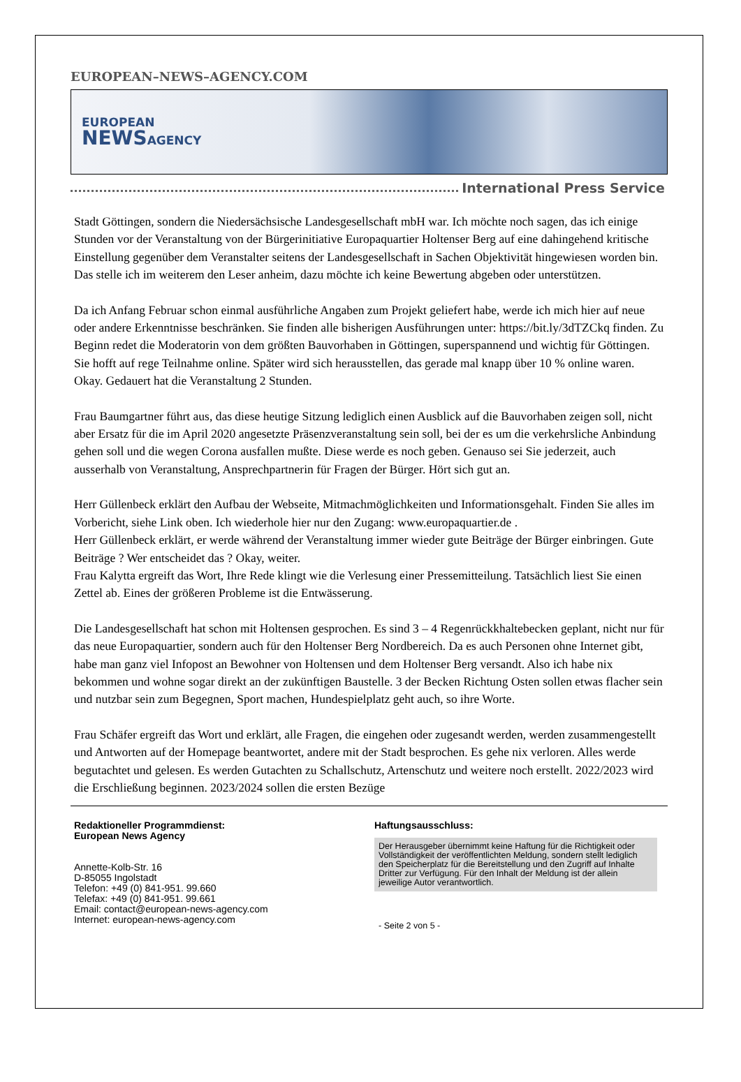EUROPEAN–NEWS–AGENCY.COM
EUROPEAN
NEWS AGENCY
International Press Service
Stadt Göttingen, sondern die Niedersächsische Landesgesellschaft mbH war. Ich möchte noch sagen, das ich einige Stunden vor der Veranstaltung von der Bürgerinitiative Europaquartier Holtenser Berg auf eine dahingehend kritische Einstellung gegenüber dem Veranstalter seitens der Landesgesellschaft in Sachen Objektivität hingewiesen worden bin. Das stelle ich im weiterem den Leser anheim, dazu möchte ich keine Bewertung abgeben oder unterstützen.
Da ich Anfang Februar schon einmal ausführliche Angaben zum Projekt geliefert habe, werde ich mich hier auf neue oder andere Erkenntnisse beschränken. Sie finden alle bisherigen Ausführungen unter: https://bit.ly/3dTZCkq finden. Zu Beginn redet die Moderatorin von dem größten Bauvorhaben in Göttingen, superspannend und wichtig für Göttingen. Sie hofft auf rege Teilnahme online. Später wird sich herausstellen, das gerade mal knapp über 10 % online waren. Okay. Gedauert hat die Veranstaltung 2 Stunden.
Frau Baumgartner führt aus, das diese heutige Sitzung lediglich einen Ausblick auf die Bauvorhaben zeigen soll, nicht aber Ersatz für die im April 2020 angesetzte Präsenzveranstaltung sein soll, bei der es um die verkehrsliche Anbindung gehen soll und die wegen Corona ausfallen mußte. Diese werde es noch geben. Genauso sei Sie jederzeit, auch ausserhalb von Veranstaltung, Ansprechpartnerin für Fragen der Bürger. Hört sich gut an.
Herr Güllenbeck erklärt den Aufbau der Webseite, Mitmachmöglichkeiten und Informationsgehalt. Finden Sie alles im Vorbericht, siehe Link oben. Ich wiederhole hier nur den Zugang: www.europaquartier.de .
Herr Güllenbeck erklärt, er werde während der Veranstaltung immer wieder gute Beiträge der Bürger einbringen. Gute Beiträge ? Wer entscheidet das ? Okay, weiter.
Frau Kalytta ergreift das Wort, Ihre Rede klingt wie die Verlesung einer Pressemitteilung. Tatsächlich liest Sie einen Zettel ab. Eines der größeren Probleme ist die Entwässerung.
Die Landesgesellschaft hat schon mit Holtensen gesprochen. Es sind 3 – 4 Regenrückkhaltebecken geplant, nicht nur für das neue Europaquartier, sondern auch für den Holtenser Berg Nordbereich. Da es auch Personen ohne Internet gibt, habe man ganz viel Infopost an Bewohner von Holtensen und dem Holtenser Berg versandt. Also ich habe nix bekommen und wohne sogar direkt an der zukünftigen Baustelle. 3 der Becken Richtung Osten sollen etwas flacher sein und nutzbar sein zum Begegnen, Sport machen, Hundespielplatz geht auch, so ihre Worte.
Frau Schäfer ergreift das Wort und erklärt, alle Fragen, die eingehen oder zugesandt werden, werden zusammengestellt und Antworten auf der Homepage beantwortet, andere mit der Stadt besprochen. Es gehe nix verloren. Alles werde begutachtet und gelesen. Es werden Gutachten zu Schallschutz, Artenschutz und weitere noch erstellt. 2022/2023 wird die Erschließung beginnen. 2023/2024 sollen die ersten Bezüge
Redaktioneller Programmdienst:
European News Agency
Annette-Kolb-Str. 16
D-85055 Ingolstadt
Telefon: +49 (0) 841-951. 99.660
Telefax: +49 (0) 841-951. 99.661
Email: contact@european-news-agency.com
Internet: european-news-agency.com
Haftungsausschluss:
Der Herausgeber übernimmt keine Haftung für die Richtigkeit oder Vollständigkeit der veröffentlichten Meldung, sondern stellt lediglich den Speicherplatz für die Bereitstellung und den Zugriff auf Inhalte Dritter zur Verfügung. Für den Inhalt der Meldung ist der allein jeweilige Autor verantwortlich.
- Seite 2 von 5 -